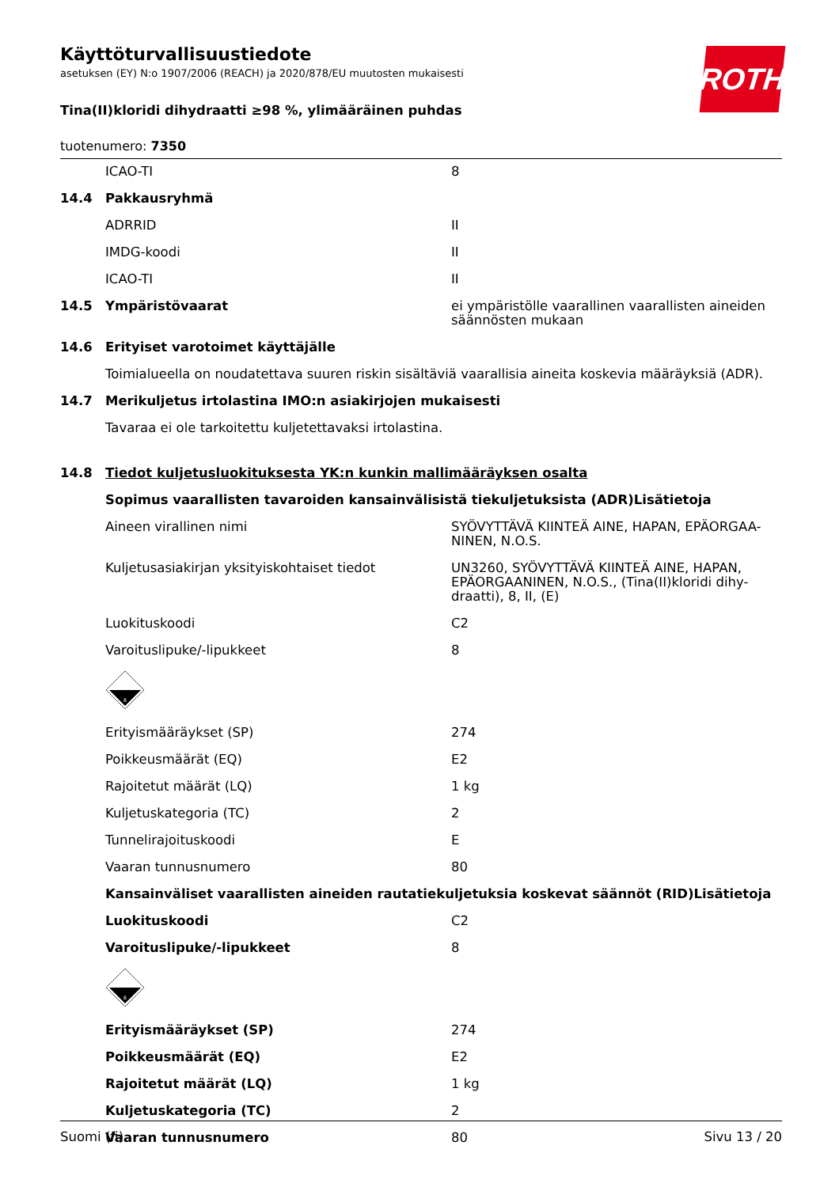ROTH
Käyttöturvallisuustiedote
asetuksen (EY) N:o 1907/2006 (REACH) ja 2020/878/EU muutosten mukaisesti
Tina(II)kloridi dihydraatti ≥98 %, ylimääräinen puhdas
tuotenumero: 7350
| | ICAO-TI | 8 |
| 14.4 | Pakkausryhmä | |
| | ADRRID | II |
| | IMDG-koodi | II |
| | ICAO-TI | II |
| 14.5 | Ympäristövaarat | ei ympäristölle vaarallinen vaarallisten aineiden säännösten mukaan |
| 14.6 | Erityiset varotoimet käyttäjälle | |
| | Toimialueella on noudatettava suuren riskin sisältäviä vaarallisia aineita koskevia määräyksiä (ADR). | |
| 14.7 | Merikuljetus irtolastina IMO:n asiakirjojen mukaisesti | |
| | Tavaraa ei ole tarkoitettu kuljetettavaksi irtolastina. | |
| 14.8 | Tiedot kuljetusluokituksesta YK:n kunkin mallimääräyksen osalta | |
| | Sopimus vaarallisten tavaroiden kansainvälisistä tiekuljetuksista (ADR)Lisätietoja | |
| | Aineen virallinen nimi | SYÖVYTTÄVÄ KIINTEÄ AINE, HAPAN, EPÄORGAA-NINEN, N.O.S. |
| | Kuljetusasiakirjan yksityiskohtaiset tiedot | UN3260, SYÖVYTTÄVÄ KIINTEÄ AINE, HAPAN, EPÄORGAANINEN, N.O.S., (Tina(II)kloridi dihy-draatti), 8, II, (E) |
| | Luokituskoodi | C2 |
| | Varoituslipuke/-lipukkeet | 8 |
| | 8 | |
| | Erityismääräykset (SP) | 274 |
| | Poikkeusmäärät (EQ) | E2 |
| | Rajoitetut määrät (LQ) | 1 kg |
| | Kuljetuskategoria (TC) | 2 |
| | Tunnelirajoituskoodi | E |
| | Vaaran tunnusnumero | 80 |
| | Kansainväliset vaarallisten aineiden rautatiekuljetuksia koskevat säännöt (RID)Lisätietoja | |
| | Luokituskoodi | C2 |
| | Varoituslipuke/-lipukkeet | 8 |
| | 8 | |
| | Erityismääräykset (SP) | 274 |
| | Poikkeusmäärät (EQ) | E2 |
| | Rajoitetut määrät (LQ) | 1 kg |
| | Kuljetuskategoria (TC) | 2 |
| | Vaaran tunnusnumero | 80 |
Suomi (fi) Sivu 13 / 20